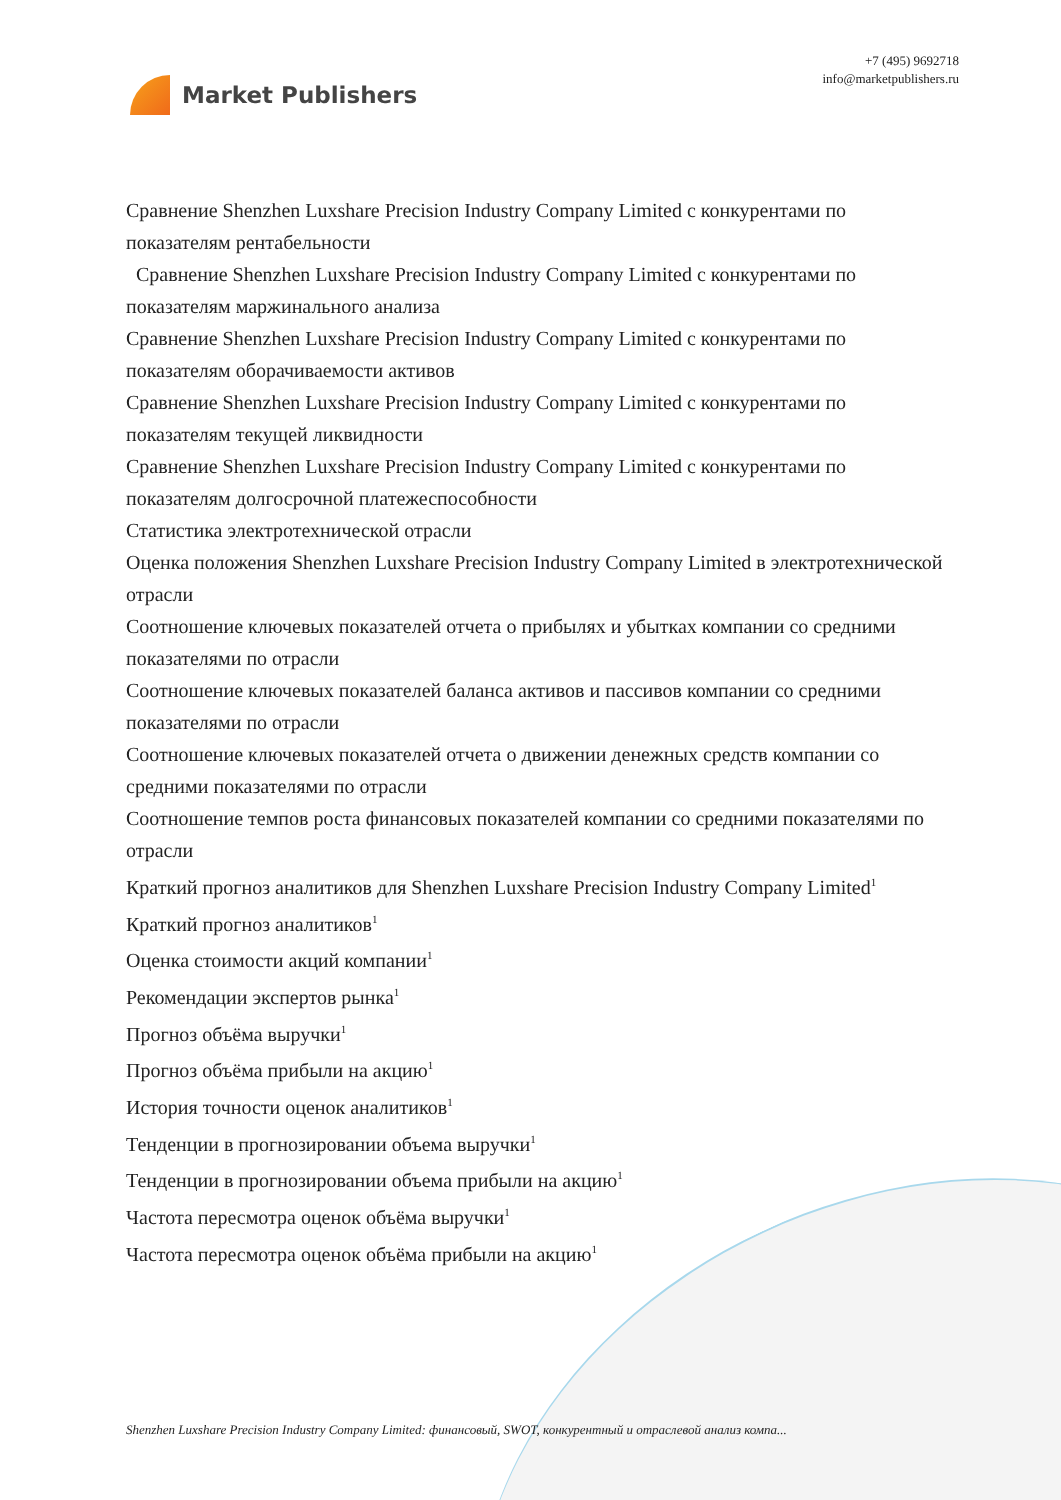Market Publishers
+7 (495) 9692718
info@marketpublishers.ru
Сравнение Shenzhen Luxshare Precision Industry Company Limited с конкурентами по показателям рентабельности
Сравнение Shenzhen Luxshare Precision Industry Company Limited с конкурентами по показателям маржинального анализа
Сравнение Shenzhen Luxshare Precision Industry Company Limited с конкурентами по показателям оборачиваемости активов
Сравнение Shenzhen Luxshare Precision Industry Company Limited с конкурентами по показателям текущей ликвидности
Сравнение Shenzhen Luxshare Precision Industry Company Limited с конкурентами по показателям долгосрочной платежеспособности
Статистика электротехнической отрасли
Оценка положения Shenzhen Luxshare Precision Industry Company Limited в электротехнической отрасли
Соотношение ключевых показателей отчета о прибылях и убытках компании со средними показателями по отрасли
Соотношение ключевых показателей баланса активов и пассивов компании со средними показателями по отрасли
Соотношение ключевых показателей отчета о движении денежных средств компании со средними показателями по отрасли
Соотношение темпов роста финансовых показателей компании со средними показателями по отрасли
Краткий прогноз аналитиков для Shenzhen Luxshare Precision Industry Company Limited<sup>1</sup>
Краткий прогноз аналитиков<sup>1</sup>
Оценка стоимости акций компании<sup>1</sup>
Рекомендации экспертов рынка<sup>1</sup>
Прогноз объёма выручки<sup>1</sup>
Прогноз объёма прибыли на акцию<sup>1</sup>
История точности оценок аналитиков<sup>1</sup>
Тенденции в прогнозировании объема выручки<sup>1</sup>
Тенденции в прогнозировании объема прибыли на акцию<sup>1</sup>
Частота пересмотра оценок объёма выручки<sup>1</sup>
Частота пересмотра оценок объёма прибыли на акцию<sup>1</sup>
Shenzhen Luxshare Precision Industry Company Limited: финансовый, SWOT, конкурентный и отраслевой анализ компа...